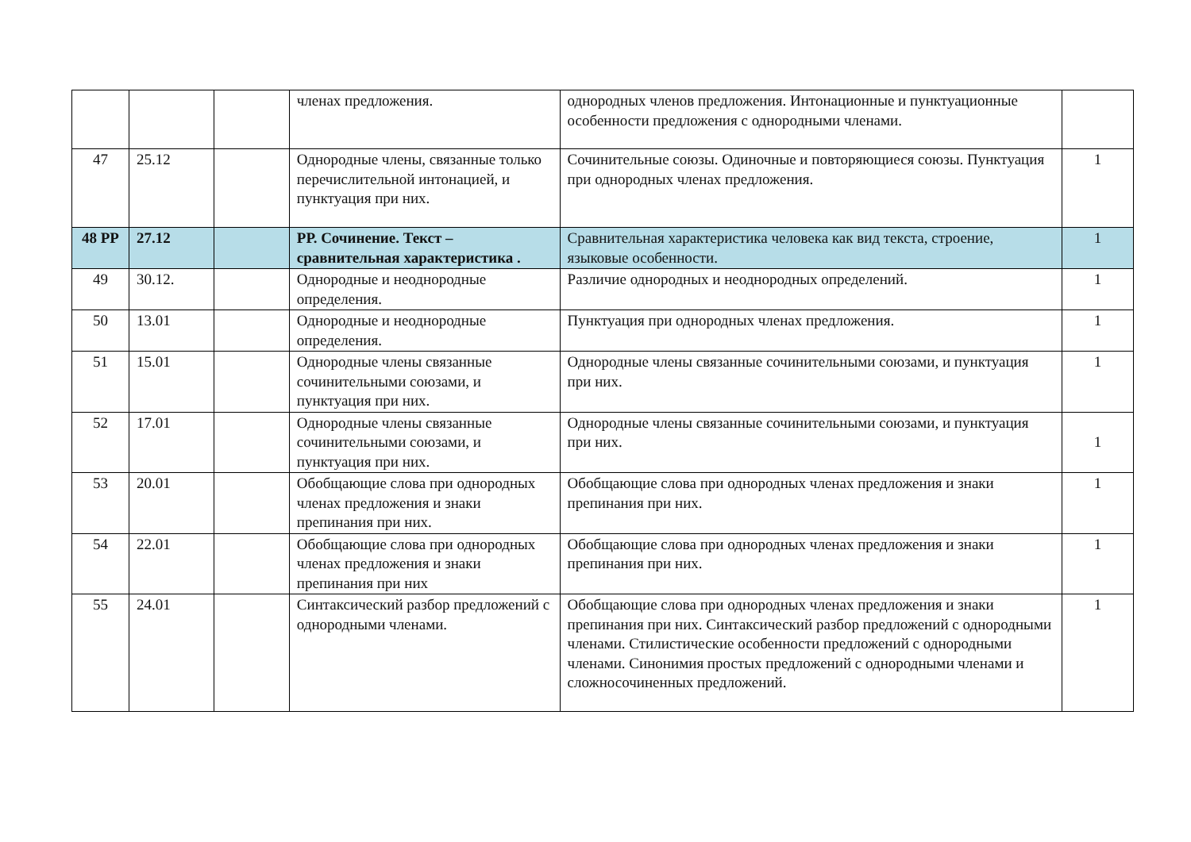| | | | членах предложения. | однородных членов предложения. Интонационные и пунктуационные особенности предложения с однородными членами. | |
| 47 | 25.12 | | Однородные члены, связанные только перечислительной интонацией, и пунктуация при них. | Сочинительные союзы. Одиночные и повторяющиеся союзы. Пунктуация при однородных членах предложения. | 1 |
| 48 РР | 27.12 | | РР. Сочинение. Текст – сравнительная характеристика . | Сравнительная характеристика человека как вид текста, строение, языковые особенности. | 1 |
| 49 | 30.12. | | Однородные и неоднородные определения. | Различие однородных и неоднородных определений. | 1 |
| 50 | 13.01 | | Однородные и неоднородные определения. | Пунктуация при однородных членах предложения. | 1 |
| 51 | 15.01 | | Однородные члены связанные сочинительными союзами, и пунктуация при них. | Однородные члены связанные сочинительными союзами, и пунктуация при них. | 1 |
| 52 | 17.01 | | Однородные члены связанные сочинительными союзами, и пунктуация при них. | Однородные члены связанные сочинительными союзами, и пунктуация при них. | 1 |
| 53 | 20.01 | | Обобщающие слова при однородных членах предложения и знаки препинания при них. | Обобщающие слова при однородных членах предложения и знаки препинания при них. | 1 |
| 54 | 22.01 | | Обобщающие слова при однородных членах предложения и знаки препинания при них | Обобщающие слова при однородных членах предложения и знаки препинания при них. | 1 |
| 55 | 24.01 | | Синтаксический разбор предложений с однородными членами. | Обобщающие слова при однородных членах предложения и знаки препинания при них. Синтаксический разбор предложений с однородными членами. Стилистические особенности предложений с однородными членами. Синонимия простых предложений с однородными членами и сложносочиненных предложений. | 1 |